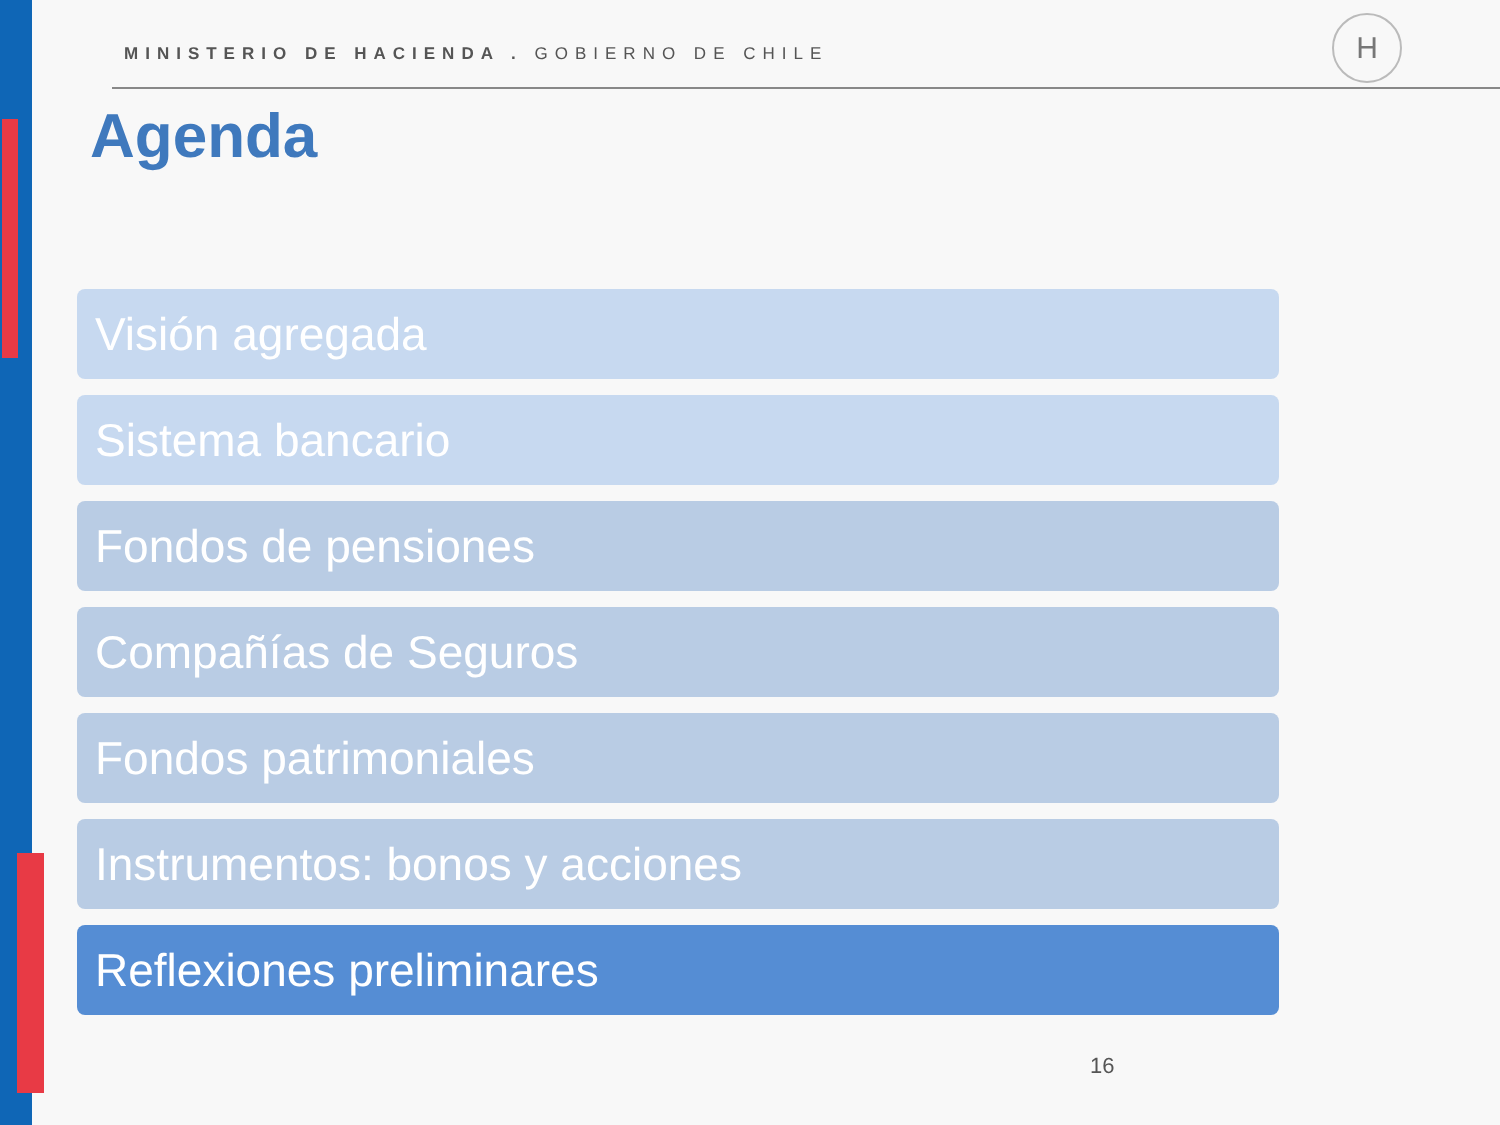MINISTERIO DE HACIENDA . GOBIERNO DE CHILE
H
Agenda
Visión agregada
Sistema bancario
Fondos de pensiones
Compañías de Seguros
Fondos patrimoniales
Instrumentos: bonos y acciones
Reflexiones preliminares
16